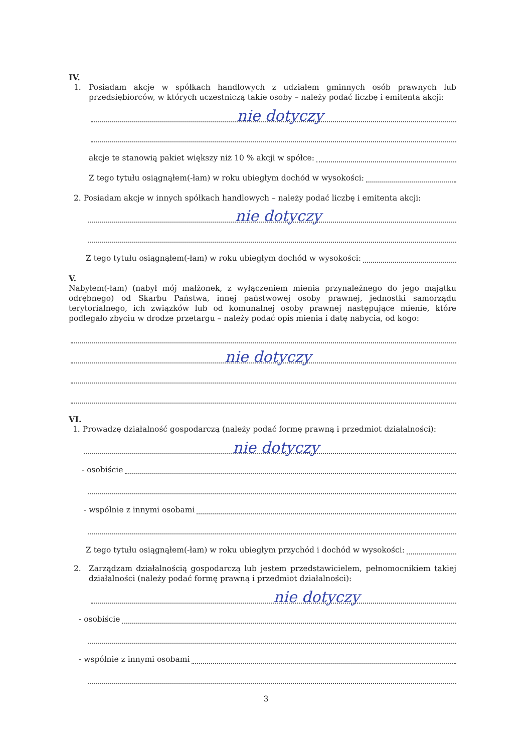IV.
1. Posiadam akcje w spółkach handlowych z udziałem gminnych osób prawnych lub przedsiębiorców, w których uczestniczą takie osoby – należy podać liczbę i emitenta akcji:
nie dotyczy
akcje te stanowią pakiet większy niż 10 % akcji w spółce:
Z tego tytułu osiągnąłem(-łam) w roku ubiegłym dochód w wysokości:
2. Posiadam akcje w innych spółkach handlowych – należy podać liczbę i emitenta akcji:
nie dotyczy
Z tego tytułu osiągnąłem(-łam) w roku ubiegłym dochód w wysokości:
V.
Nabyłem(-łam) (nabył mój małżonek, z wyłączeniem mienia przynależnego do jego majątku odrębnego) od Skarbu Państwa, innej państwowej osoby prawnej, jednostki samorządu terytorialnego, ich związków lub od komunalnej osoby prawnej następujące mienie, które podlegało zbyciu w drodze przetargu – należy podać opis mienia i datę nabycia, od kogo:
nie dotyczy
VI.
1. Prowadzę działalność gospodarczą (należy podać formę prawną i przedmiot działalności):
nie dotyczy
- osobiście
- wspólnie z innymi osobami
Z tego tytułu osiągnąłem(-łam) w roku ubiegłym przychód i dochód w wysokości:
2. Zarządzam działalnością gospodarczą lub jestem przedstawicielem, pełnomocnikiem takiej działalności (należy podać formę prawną i przedmiot działalności):
nie dotyczy
- osobiście
- wspólnie z innymi osobami
3